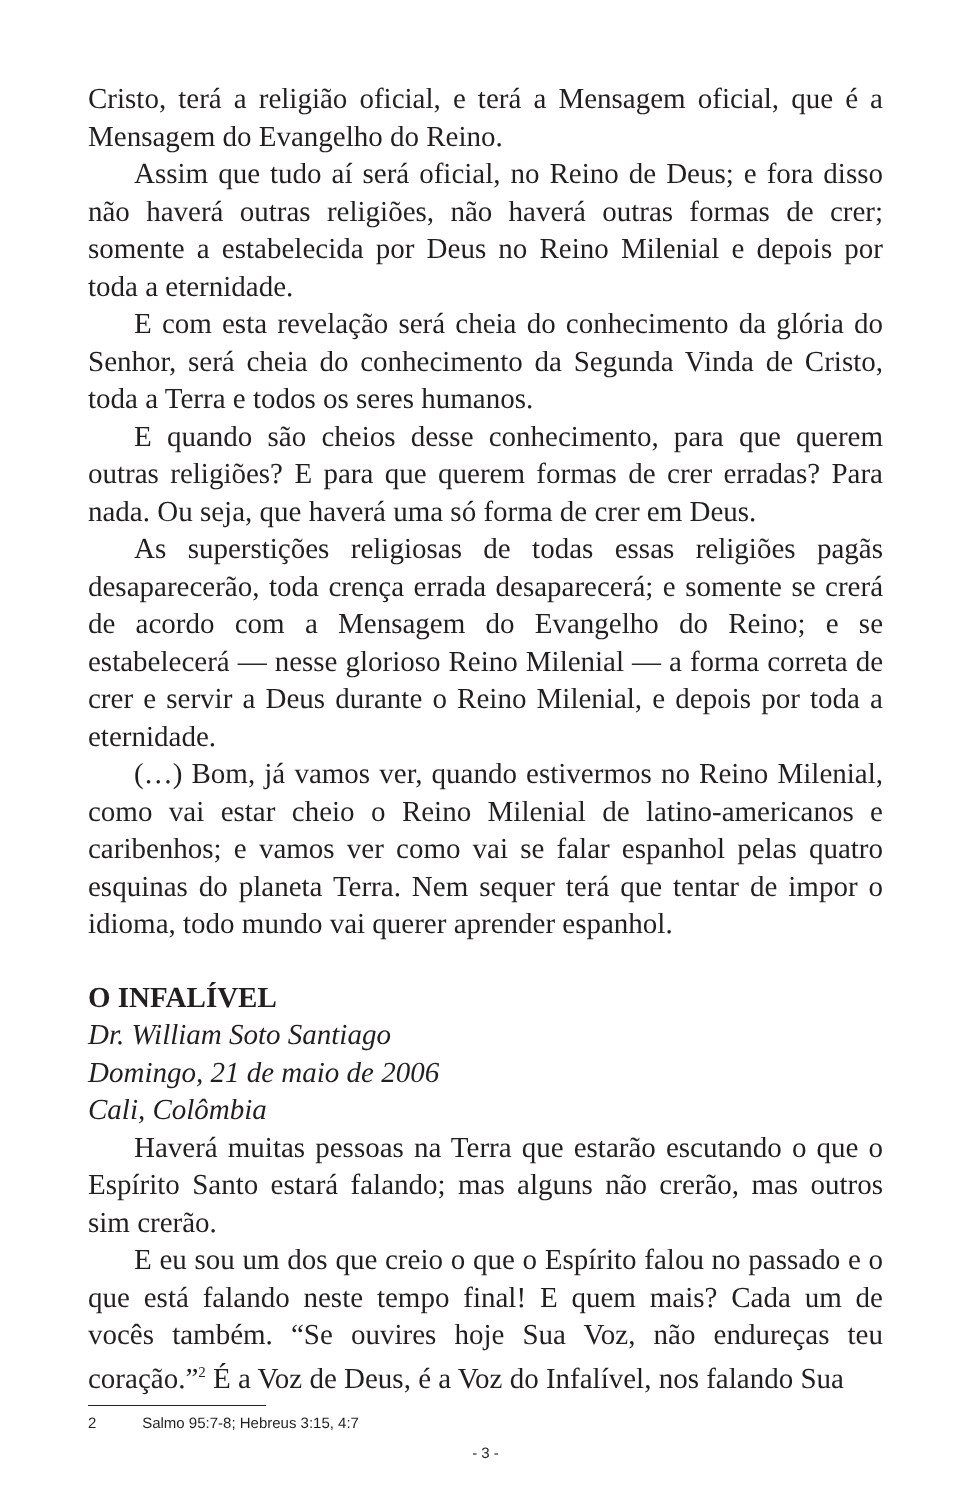Cristo, terá a religião oficial, e terá a Mensagem oficial, que é a Mensagem do Evangelho do Reino.
Assim que tudo aí será oficial, no Reino de Deus; e fora disso não haverá outras religiões, não haverá outras formas de crer; somente a estabelecida por Deus no Reino Milenial e depois por toda a eternidade.
E com esta revelação será cheia do conhecimento da glória do Senhor, será cheia do conhecimento da Segunda Vinda de Cristo, toda a Terra e todos os seres humanos.
E quando são cheios desse conhecimento, para que querem outras religiões? E para que querem formas de crer erradas? Para nada. Ou seja, que haverá uma só forma de crer em Deus.
As superstições religiosas de todas essas religiões pagãs desaparecerão, toda crença errada desaparecerá; e somente se crerá de acordo com a Mensagem do Evangelho do Reino; e se estabelecerá — nesse glorioso Reino Milenial — a forma correta de crer e servir a Deus durante o Reino Milenial, e depois por toda a eternidade.
(…) Bom, já vamos ver, quando estivermos no Reino Milenial, como vai estar cheio o Reino Milenial de latino-americanos e caribenhos; e vamos ver como vai se falar espanhol pelas quatro esquinas do planeta Terra. Nem sequer terá que tentar de impor o idioma, todo mundo vai querer aprender espanhol.
O INFALÍVEL
Dr. William Soto Santiago
Domingo, 21 de maio de 2006
Cali, Colômbia
Haverá muitas pessoas na Terra que estarão escutando o que o Espírito Santo estará falando; mas alguns não crerão, mas outros sim crerão.
E eu sou um dos que creio o que o Espírito falou no passado e o que está falando neste tempo final! E quem mais? Cada um de vocês também. “Se ouvires hoje Sua Voz, não endureças teu coração.”<sup>2</sup> É a Voz de Deus, é a Voz do Infalível, nos falando Sua
2 Salmo 95:7-8; Hebreus 3:15, 4:7
- 3 -